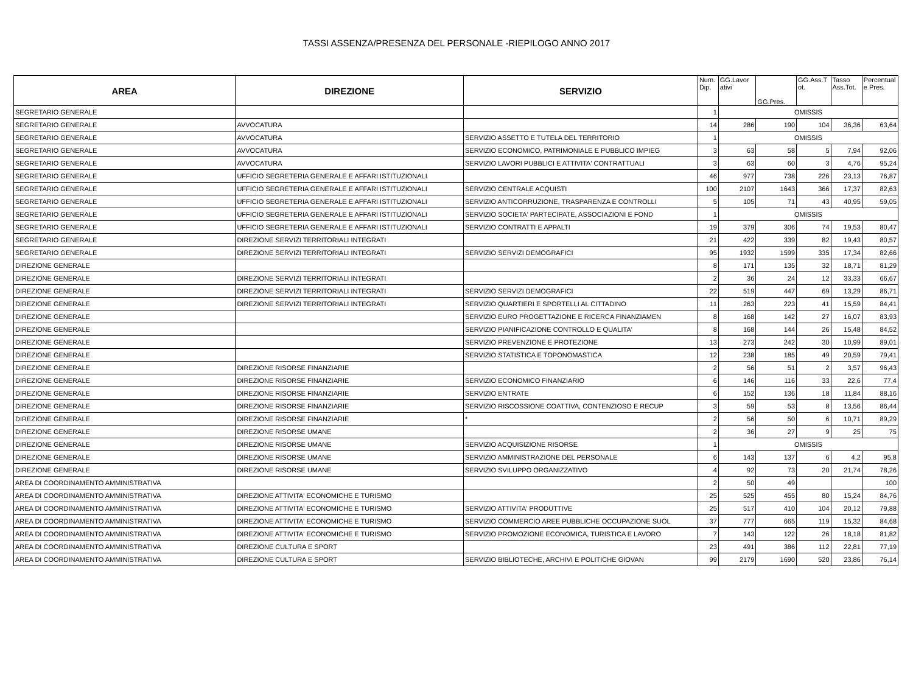TASSI ASSENZA/PRESENZA DEL PERSONALE -RIEPILOGO ANNO 2017
| AREA | DIREZIONE | SERVIZIO | Num. Dip. | GG.Lavor ativi | GG.Pres. | GG.Ass.T ot. | Tasso Ass.Tot. | Percentual e Pres. |
| --- | --- | --- | --- | --- | --- | --- | --- | --- |
| SEGRETARIO GENERALE | | | 1 | OMISSIS | | | | |
| SEGRETARIO GENERALE | AVVOCATURA | | 14 | 286 | 190 | 104 | 36,36 | 63,64 |
| SEGRETARIO GENERALE | AVVOCATURA | SERVIZIO ASSETTO E TUTELA DEL TERRITORIO | 1 | OMISSIS | | | | |
| SEGRETARIO GENERALE | AVVOCATURA | SERVIZIO ECONOMICO, PATRIMONIALE E PUBBLICO IMPIEG | 3 | 63 | 58 | 5 | 7,94 | 92,06 |
| SEGRETARIO GENERALE | AVVOCATURA | SERVIZIO LAVORI PUBBLICI E ATTIVITA' CONTRATTUALI | 3 | 63 | 60 | 3 | 4,76 | 95,24 |
| SEGRETARIO GENERALE | UFFICIO SEGRETERIA GENERALE E AFFARI ISTITUZIONALI | | 46 | 977 | 738 | 226 | 23,13 | 76,87 |
| SEGRETARIO GENERALE | UFFICIO SEGRETERIA GENERALE E AFFARI ISTITUZIONALI | SERVIZIO CENTRALE ACQUISTI | 100 | 2107 | 1643 | 366 | 17,37 | 82,63 |
| SEGRETARIO GENERALE | UFFICIO SEGRETERIA GENERALE E AFFARI ISTITUZIONALI | SERVIZIO ANTICORRUZIONE, TRASPARENZA E CONTROLLI | 5 | 105 | 71 | 43 | 40,95 | 59,05 |
| SEGRETARIO GENERALE | UFFICIO SEGRETERIA GENERALE E AFFARI ISTITUZIONALI | SERVIZIO SOCIETA' PARTECIPATE, ASSOCIAZIONI E FOND | 1 | OMISSIS | | | | |
| SEGRETARIO GENERALE | UFFICIO SEGRETERIA GENERALE E AFFARI ISTITUZIONALI | SERVIZIO CONTRATTI E APPALTI | 19 | 379 | 306 | 74 | 19,53 | 80,47 |
| SEGRETARIO GENERALE | DIREZIONE SERVIZI TERRITORIALI INTEGRATI | | 21 | 422 | 339 | 82 | 19,43 | 80,57 |
| SEGRETARIO GENERALE | DIREZIONE SERVIZI TERRITORIALI INTEGRATI | SERVIZIO SERVIZI DEMOGRAFICI | 95 | 1932 | 1599 | 335 | 17,34 | 82,66 |
| DIREZIONE GENERALE | | | 8 | 171 | 135 | 32 | 18,71 | 81,29 |
| DIREZIONE GENERALE | DIREZIONE SERVIZI TERRITORIALI INTEGRATI | | 2 | 36 | 24 | 12 | 33,33 | 66,67 |
| DIREZIONE GENERALE | DIREZIONE SERVIZI TERRITORIALI INTEGRATI | SERVIZIO SERVIZI DEMOGRAFICI | 22 | 519 | 447 | 69 | 13,29 | 86,71 |
| DIREZIONE GENERALE | DIREZIONE SERVIZI TERRITORIALI INTEGRATI | SERVIZIO QUARTIERI E SPORTELLI AL CITTADINO | 11 | 263 | 223 | 41 | 15,59 | 84,41 |
| DIREZIONE GENERALE | | SERVIZIO EURO PROGETTAZIONE E RICERCA FINANZIAMEN | 8 | 168 | 142 | 27 | 16,07 | 83,93 |
| DIREZIONE GENERALE | | SERVIZIO PIANIFICAZIONE CONTROLLO E QUALITA' | 8 | 168 | 144 | 26 | 15,48 | 84,52 |
| DIREZIONE GENERALE | | SERVIZIO PREVENZIONE E PROTEZIONE | 13 | 273 | 242 | 30 | 10,99 | 89,01 |
| DIREZIONE GENERALE | | SERVIZIO STATISTICA E TOPONOMASTICA | 12 | 238 | 185 | 49 | 20,59 | 79,41 |
| DIREZIONE GENERALE | DIREZIONE RISORSE FINANZIARIE | | 2 | 56 | 51 | 2 | 3,57 | 96,43 |
| DIREZIONE GENERALE | DIREZIONE RISORSE FINANZIARIE | SERVIZIO ECONOMICO FINANZIARIO | 6 | 146 | 116 | 33 | 22,6 | 77,4 |
| DIREZIONE GENERALE | DIREZIONE RISORSE FINANZIARIE | SERVIZIO ENTRATE | 6 | 152 | 136 | 18 | 11,84 | 88,16 |
| DIREZIONE GENERALE | DIREZIONE RISORSE FINANZIARIE | SERVIZIO RISCOSSIONE COATTIVA, CONTENZIOSO E RECUP | 3 | 59 | 53 | 8 | 13,56 | 86,44 |
| DIREZIONE GENERALE | DIREZIONE RISORSE FINANZIARIE | * | 2 | 56 | 50 | 6 | 10,71 | 89,29 |
| DIREZIONE GENERALE | DIREZIONE RISORSE UMANE | | 2 | 36 | 27 | 9 | 25 | 75 |
| DIREZIONE GENERALE | DIREZIONE RISORSE UMANE | SERVIZIO ACQUISIZIONE RISORSE | 1 | OMISSIS | | | | |
| DIREZIONE GENERALE | DIREZIONE RISORSE UMANE | SERVIZIO AMMINISTRAZIONE DEL PERSONALE | 6 | 143 | 137 | 6 | 4,2 | 95,8 |
| DIREZIONE GENERALE | DIREZIONE RISORSE UMANE | SERVIZIO SVILUPPO ORGANIZZATIVO | 4 | 92 | 73 | 20 | 21,74 | 78,26 |
| AREA DI COORDINAMENTO AMMINISTRATIVA | | | 2 | 50 | 49 | | | 100 |
| AREA DI COORDINAMENTO AMMINISTRATIVA | DIREZIONE ATTIVITA' ECONOMICHE E TURISMO | | 25 | 525 | 455 | 80 | 15,24 | 84,76 |
| AREA DI COORDINAMENTO AMMINISTRATIVA | DIREZIONE ATTIVITA' ECONOMICHE E TURISMO | SERVIZIO ATTIVITA' PRODUTTIVE | 25 | 517 | 410 | 104 | 20,12 | 79,88 |
| AREA DI COORDINAMENTO AMMINISTRATIVA | DIREZIONE ATTIVITA' ECONOMICHE E TURISMO | SERVIZIO COMMERCIO AREE PUBBLICHE OCCUPAZIONE SUOL | 37 | 777 | 665 | 119 | 15,32 | 84,68 |
| AREA DI COORDINAMENTO AMMINISTRATIVA | DIREZIONE ATTIVITA' ECONOMICHE E TURISMO | SERVIZIO PROMOZIONE ECONOMICA, TURISTICA E LAVORO | 7 | 143 | 122 | 26 | 18,18 | 81,82 |
| AREA DI COORDINAMENTO AMMINISTRATIVA | DIREZIONE CULTURA E SPORT | | 23 | 491 | 386 | 112 | 22,81 | 77,19 |
| AREA DI COORDINAMENTO AMMINISTRATIVA | DIREZIONE CULTURA E SPORT | SERVIZIO BIBLIOTECHE, ARCHIVI E POLITICHE GIOVAN | 99 | 2179 | 1690 | 520 | 23,86 | 76,14 |